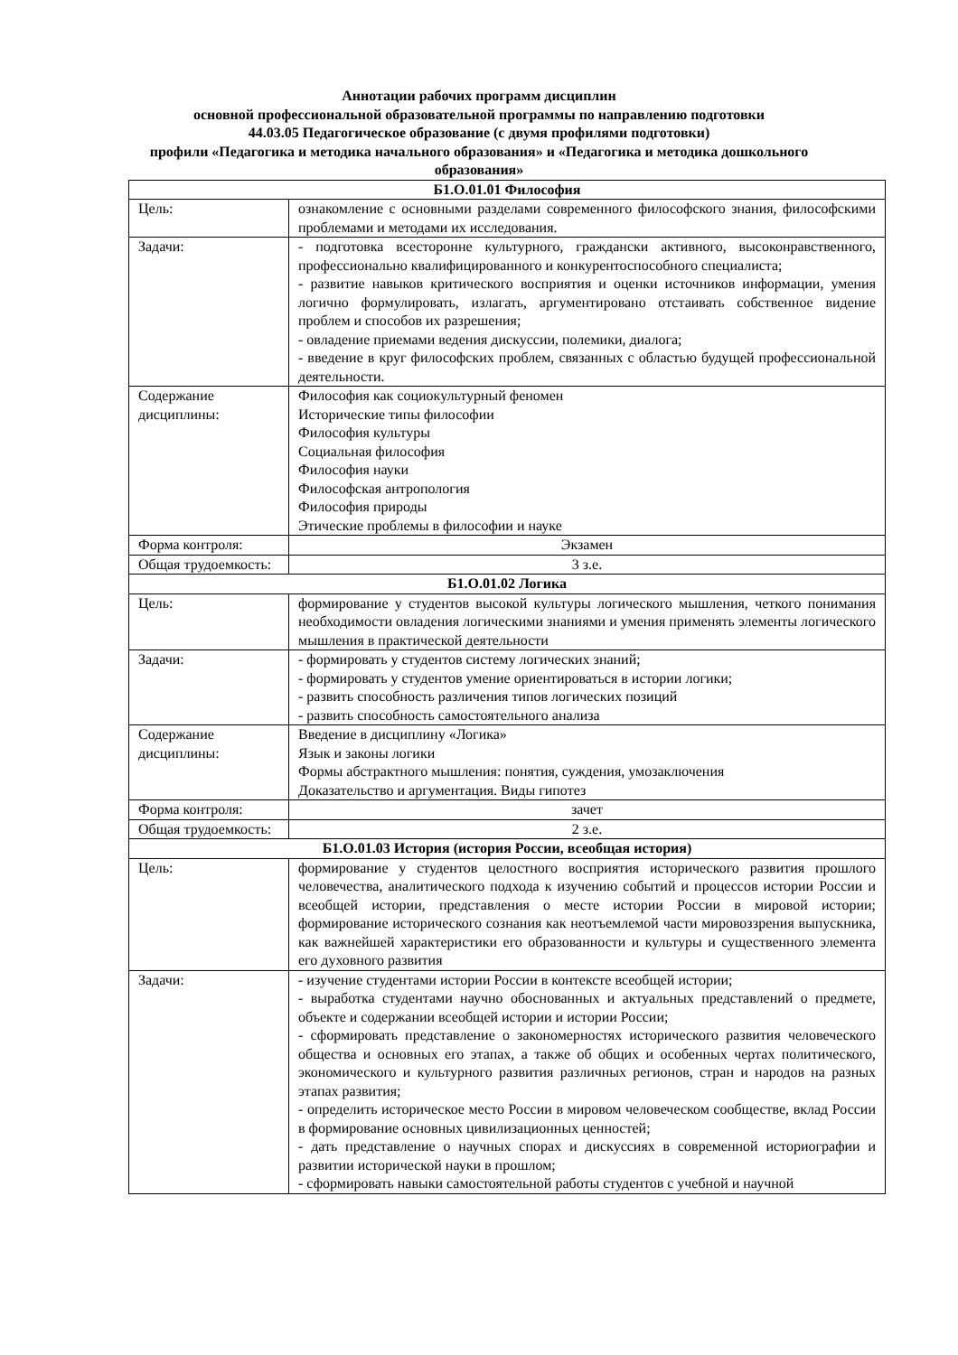Аннотации рабочих программ дисциплин
основной профессиональной образовательной программы по направлению подготовки
44.03.05 Педагогическое образование (с двумя профилями подготовки)
профили «Педагогика и методика начального образования» и «Педагогика и методика дошкольного образования»
| Б1.О.01.01 Философия | |
| Цель: | ознакомление с основными разделами современного философского знания, философскими проблемами и методами их исследования. |
| Задачи: | - подготовка всесторонне культурного, граждански активного, высоконравственного, профессионально квалифицированного и конкурентоспособного специалиста; - развитие навыков критического восприятия и оценки источников информации, умения логично формулировать, излагать, аргументировано отстаивать собственное видение проблем и способов их разрешения; - овладение приемами ведения дискуссии, полемики, диалога; - введение в круг философских проблем, связанных с областью будущей профессиональной деятельности. |
| Содержание дисциплины: | Философия как социокультурный феномен Исторические типы философии Философия культуры Социальная философия Философия науки Философская антропология Философия природы Этические проблемы в философии и науке |
| Форма контроля: | Экзамен |
| Общая трудоемкость: | 3 з.е. |
| Б1.О.01.02 Логика | |
| Цель: | формирование у студентов высокой культуры логического мышления, четкого понимания необходимости овладения логическими знаниями и умения применять элементы логического мышления в практической деятельности |
| Задачи: | - формировать у студентов систему логических знаний; - формировать у студентов умение ориентироваться в истории логики; - развить способность различения типов логических позиций - развить способность самостоятельного анализа |
| Содержание дисциплины: | Введение в дисциплину «Логика» Язык и законы логики Формы абстрактного мышления: понятия, суждения, умозаключения Доказательство и аргументация. Виды гипотез |
| Форма контроля: | зачет |
| Общая трудоемкость: | 2 з.е. |
| Б1.О.01.03 История (история России, всеобщая история) | |
| Цель: | формирование у студентов целостного восприятия исторического развития прошлого человечества, аналитического подхода к изучению событий и процессов истории России и всеобщей истории, представления о месте истории России в мировой истории; формирование исторического сознания как неотъемлемой части мировоззрения выпускника, как важнейшей характеристики его образованности и культуры и существенного элемента его духовного развития |
| Задачи: | - изучение студентами истории России в контексте всеобщей истории; - выработка студентами научно обоснованных и актуальных представлений о предмете, объекте и содержании всеобщей истории и истории России; - сформировать представление о закономерностях исторического развития человеческого общества и основных его этапах, а также об общих и особенных чертах политического, экономического и культурного развития различных регионов, стран и народов на разных этапах развития; - определить историческое место России в мировом человеческом сообществе, вклад России в формирование основных цивилизационных ценностей; - дать представление о научных спорах и дискуссиях в современной историографии и развитии исторической науки в прошлом; - сформировать навыки самостоятельной работы студентов с учебной и научной |